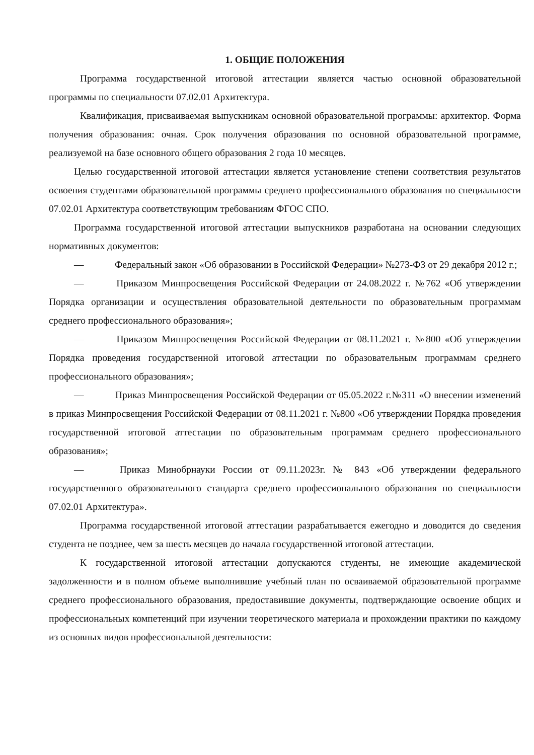1. ОБЩИЕ ПОЛОЖЕНИЯ
Программа государственной итоговой аттестации является частью основной образовательной программы по специальности 07.02.01 Архитектура.
Квалификация, присваиваемая выпускникам основной образовательной программы: архитектор. Форма получения образования: очная. Срок получения образования по основной образовательной программе, реализуемой на базе основного общего образования 2 года 10 месяцев.
Целью государственной итоговой аттестации является установление степени соответствия результатов освоения студентами образовательной программы среднего профессионального образования по специальности 07.02.01 Архитектура соответствующим требованиям ФГОС СПО.
Программа государственной итоговой аттестации выпускников разработана на основании следующих нормативных документов:
— Федеральный закон «Об образовании в Российской Федерации» №273-ФЗ от 29 декабря 2012 г.;
— Приказом Минпросвещения Российской Федерации от 24.08.2022 г. №762 «Об утверждении Порядка организации и осуществления образовательной деятельности по образовательным программам среднего профессионального образования»;
— Приказом Минпросвещения Российской Федерации от 08.11.2021 г. №800 «Об утверждении Порядка проведения государственной итоговой аттестации по образовательным программам среднего профессионального образования»;
— Приказ Минпросвещения Российской Федерации от 05.05.2022 г.№311 «О внесении изменений в приказ Минпросвещения Российской Федерации от 08.11.2021 г. №800 «Об утверждении Порядка проведения государственной итоговой аттестации по образовательным программам среднего профессионального образования»;
— Приказ Минобрнауки России от 09.11.2023г. № 843 «Об утверждении федерального государственного образовательного стандарта среднего профессионального образования по специальности 07.02.01 Архитектура».
Программа государственной итоговой аттестации разрабатывается ежегодно и доводится до сведения студента не позднее, чем за шесть месяцев до начала государственной итоговой аттестации.
К государственной итоговой аттестации допускаются студенты, не имеющие академической задолженности и в полном объеме выполнившие учебный план по осваиваемой образовательной программе среднего профессионального образования, предоставившие документы, подтверждающие освоение общих и профессиональных компетенций при изучении теоретического материала и прохождении практики по каждому из основных видов профессиональной деятельности: